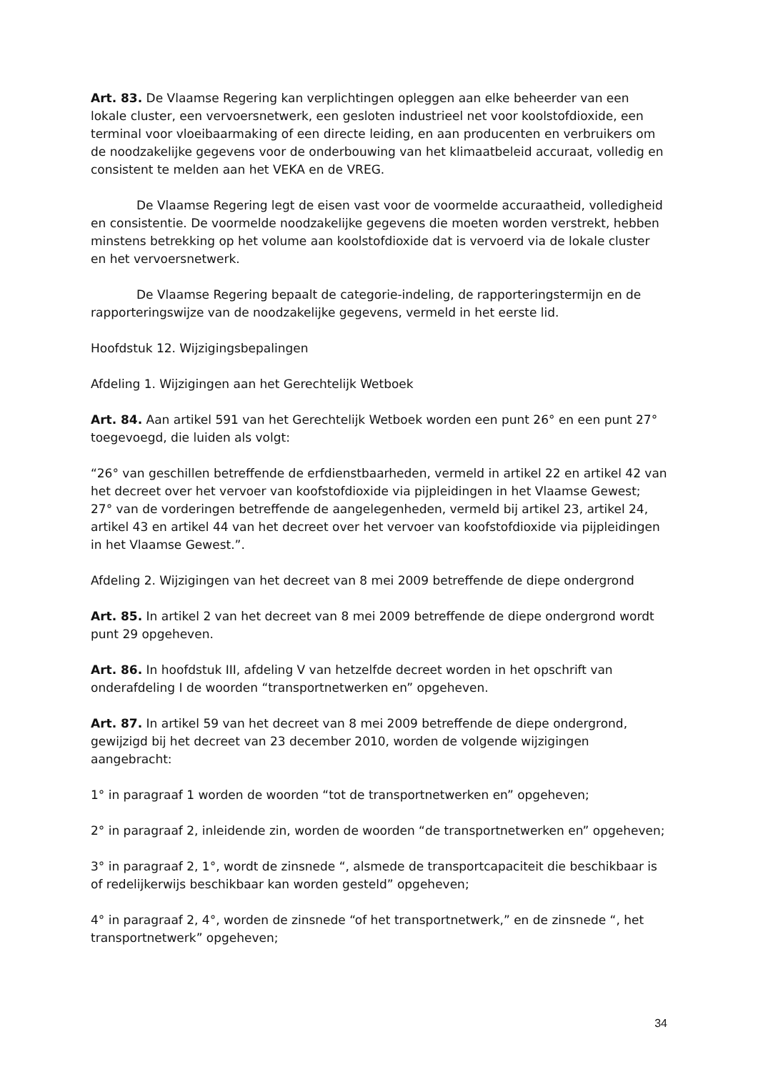Art. 83. De Vlaamse Regering kan verplichtingen opleggen aan elke beheerder van een lokale cluster, een vervoersnetwerk, een gesloten industrieel net voor koolstofdioxide, een terminal voor vloeibaarmaking of een directe leiding, en aan producenten en verbruikers om de noodzakelijke gegevens voor de onderbouwing van het klimaatbeleid accuraat, volledig en consistent te melden aan het VEKA en de VREG.
De Vlaamse Regering legt de eisen vast voor de voormelde accuraatheid, volledigheid en consistentie. De voormelde noodzakelijke gegevens die moeten worden verstrekt, hebben minstens betrekking op het volume aan koolstofdioxide dat is vervoerd via de lokale cluster en het vervoersnetwerk.
De Vlaamse Regering bepaalt de categorie-indeling, de rapporteringstermijn en de rapporteringswijze van de noodzakelijke gegevens, vermeld in het eerste lid.
Hoofdstuk 12. Wijzigingsbepalingen
Afdeling 1. Wijzigingen aan het Gerechtelijk Wetboek
Art. 84. Aan artikel 591 van het Gerechtelijk Wetboek worden een punt 26° en een punt 27° toegevoegd, die luiden als volgt:
“26° van geschillen betreffende de erfdienstbaarheden, vermeld in artikel 22 en artikel 42 van het decreet over het vervoer van koofstofdioxide via pijpleidingen in het Vlaamse Gewest;
27° van de vorderingen betreffende de aangelegenheden, vermeld bij artikel 23, artikel 24, artikel 43 en artikel 44 van het decreet over het vervoer van koofstofdioxide via pijpleidingen in het Vlaamse Gewest.”.
Afdeling 2. Wijzigingen van het decreet van 8 mei 2009 betreffende de diepe ondergrond
Art. 85. In artikel 2 van het decreet van 8 mei 2009 betreffende de diepe ondergrond wordt punt 29 opgeheven.
Art. 86. In hoofdstuk III, afdeling V van hetzelfde decreet worden in het opschrift van onderafdeling I de woorden “transportnetwerken en” opgeheven.
Art. 87. In artikel 59 van het decreet van 8 mei 2009 betreffende de diepe ondergrond, gewijzigd bij het decreet van 23 december 2010, worden de volgende wijzigingen aangebracht:
1° in paragraaf 1 worden de woorden “tot de transportnetwerken en” opgeheven;
2° in paragraaf 2, inleidende zin, worden de woorden “de transportnetwerken en” opgeheven;
3° in paragraaf 2, 1°, wordt de zinsnede “, alsmede de transportcapaciteit die beschikbaar is of redelijkerwijs beschikbaar kan worden gesteld” opgeheven;
4° in paragraaf 2, 4°, worden de zinsnede “of het transportnetwerk,” en de zinsnede “, het transportnetwerk” opgeheven;
34